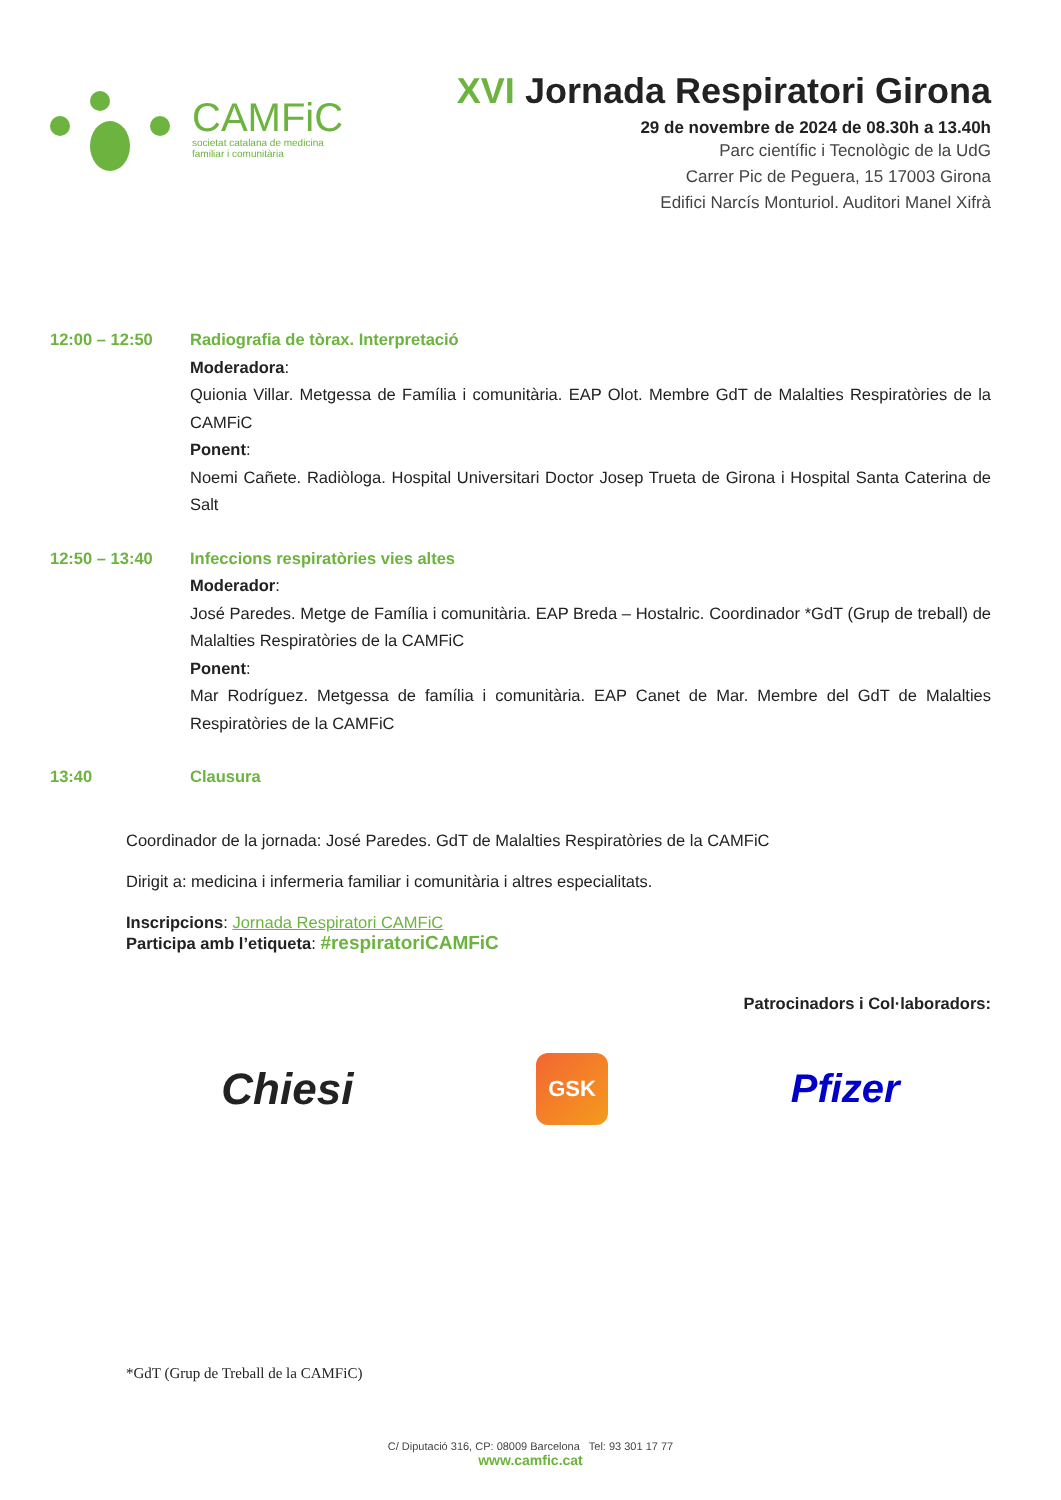CAMFiC
societat catalana de medicina
familiar i comunitària
XVI Jornada Respiratori Girona
29 de novembre de 2024 de 08.30h a 13.40h
Parc científic i Tecnològic de la UdG
Carrer Pic de Peguera, 15 17003 Girona
Edifici Narcís Monturiol. Auditori Manel Xifrà
12:00 – 12:50 Radiografia de tòrax. Interpretació
Moderadora:
Quionia Villar. Metgessa de Família i comunitària. EAP Olot. Membre GdT de Malalties Respiratòries de la CAMFiC
Ponent:
Noemi Cañete. Radiòloga. Hospital Universitari Doctor Josep Trueta de Girona i Hospital Santa Caterina de Salt
12:50 – 13:40 Infeccions respiratòries vies altes
Moderador:
José Paredes. Metge de Família i comunitària. EAP Breda – Hostalric. Coordinador *GdT (Grup de treball) de Malalties Respiratòries de la CAMFiC
Ponent:
Mar Rodríguez. Metgessa de família i comunitària. EAP Canet de Mar. Membre del GdT de Malalties Respiratòries de la CAMFiC
13:40 Clausura
Coordinador de la jornada: José Paredes. GdT de Malalties Respiratòries de la CAMFiC
Dirigit a: medicina i infermeria familiar i comunitària i altres especialitats.
Inscripcions: Jornada Respiratori CAMFiC
Participa amb l’etiqueta: #respiratoriCAMFiC
Patrocinadors i Col·laboradors:
Chiesi
GSK
Pfizer
*GdT (Grup de Treball de la CAMFiC)
C/ Diputació 316, CP: 08009 Barcelona Tel: 93 301 17 77
www.camfic.cat